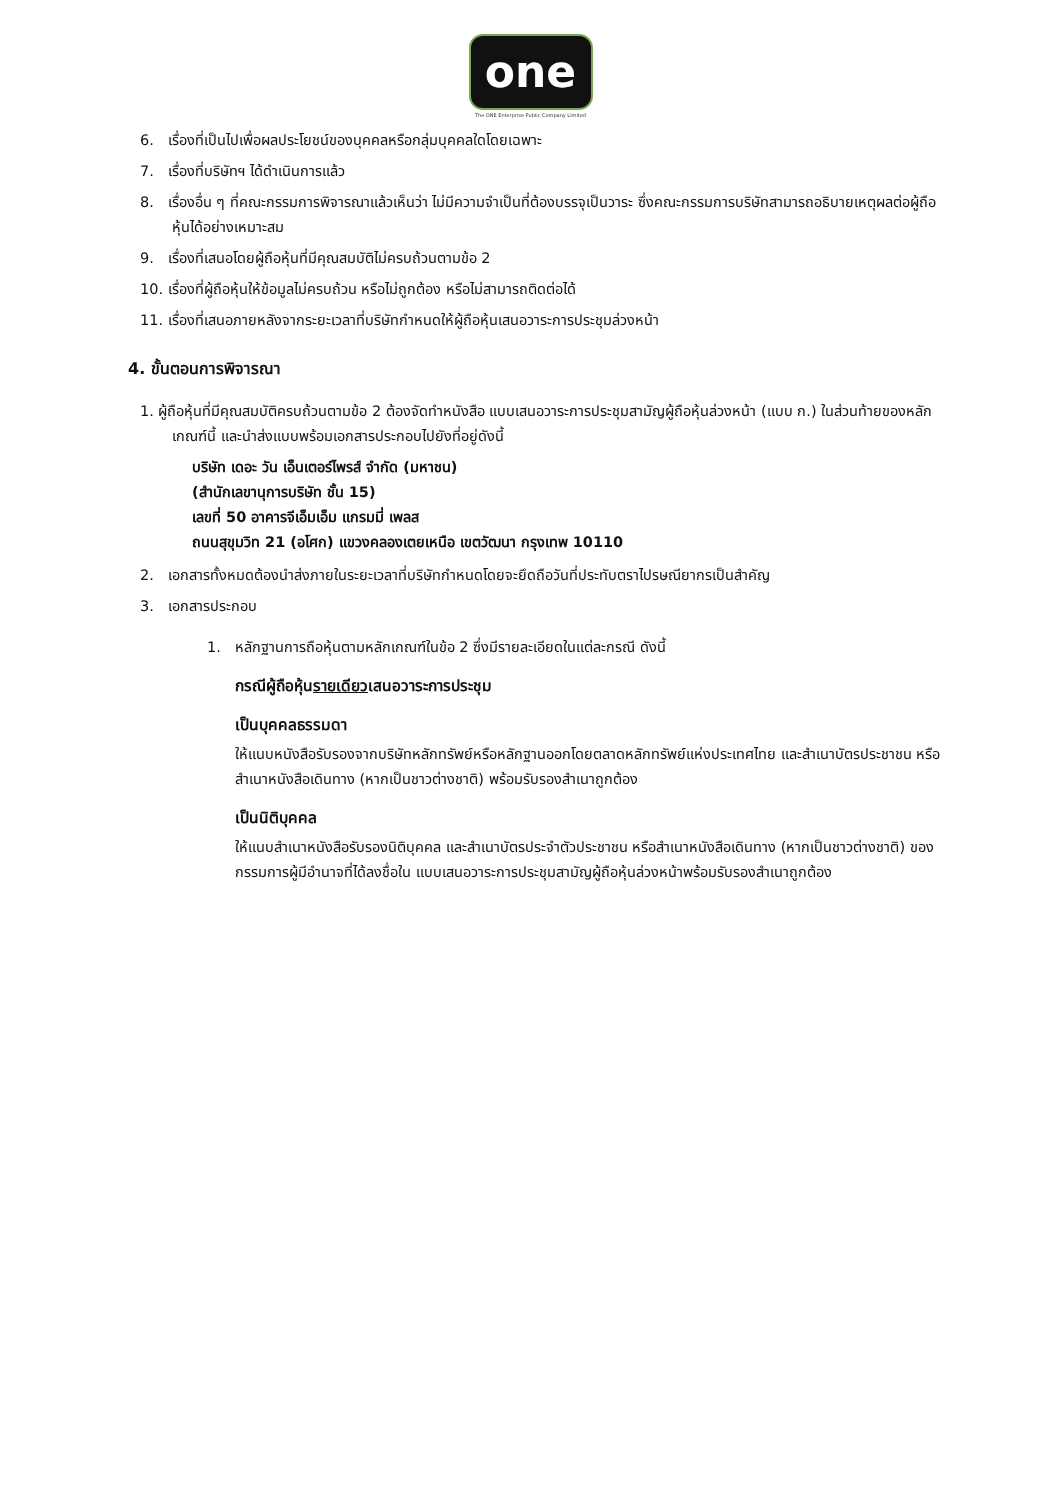one
The ONE Enterprise Public Company Limited
6. เรื่องที่เป็นไปเพื่อผลประโยชน์ของบุคคลหรือกลุ่มบุคคลใดโดยเฉพาะ
7. เรื่องที่บริษัทฯ ได้ดำเนินการแล้ว
8. เรื่องอื่น ๆ ที่คณะกรรมการพิจารณาแล้วเห็นว่า ไม่มีความจำเป็นที่ต้องบรรจุเป็นวาระ ซึ่งคณะกรรมการบริษัทสามารถอธิบายเหตุผลต่อผู้ถือหุ้นได้อย่างเหมาะสม
9. เรื่องที่เสนอโดยผู้ถือหุ้นที่มีคุณสมบัติไม่ครบถ้วนตามข้อ 2
10. เรื่องที่ผู้ถือหุ้นให้ข้อมูลไม่ครบถ้วน หรือไม่ถูกต้อง หรือไม่สามารถติดต่อได้
11. เรื่องที่เสนอภายหลังจากระยะเวลาที่บริษัทกำหนดให้ผู้ถือหุ้นเสนอวาระการประชุมล่วงหน้า
4. ขั้นตอนการพิจารณา
1. ผู้ถือหุ้นที่มีคุณสมบัติครบถ้วนตามข้อ 2 ต้องจัดทำหนังสือ แบบเสนอวาระการประชุมสามัญผู้ถือหุ้นล่วงหน้า (แบบ ก.) ในส่วนท้ายของหลักเกณฑ์นี้ และนำส่งแบบพร้อมเอกสารประกอบไปยังที่อยู่ดังนี้
บริษัท เดอะ วัน เอ็นเตอร์ไพรส์ จำกัด (มหาชน)
(สำนักเลขานุการบริษัท ชั้น 15)
เลขที่ 50 อาคารจีเอ็มเอ็ม แกรมมี่ เพลส
ถนนสุขุมวิท 21 (อโศก) แขวงคลองเตยเหนือ เขตวัฒนา กรุงเทพ 10110
2. เอกสารทั้งหมดต้องนำส่งภายในระยะเวลาที่บริษัทกำหนดโดยจะยึดถือวันที่ประทับตราไปรษณียากรเป็นสำคัญ
3. เอกสารประกอบ
1. หลักฐานการถือหุ้นตามหลักเกณฑ์ในข้อ 2 ซึ่งมีรายละเอียดในแต่ละกรณี ดังนี้
กรณีผู้ถือหุ้นรายเดียวเสนอวาระการประชุม
เป็นบุคคลธรรมดา
ให้แนบหนังสือรับรองจากบริษัทหลักทรัพย์หรือหลักฐานออกโดยตลาดหลักทรัพย์แห่งประเทศไทย และสำเนาบัตรประชาชน หรือสำเนาหนังสือเดินทาง (หากเป็นชาวต่างชาติ) พร้อมรับรองสำเนาถูกต้อง
เป็นนิติบุคคล
ให้แนบสำเนาหนังสือรับรองนิติบุคคล และสำเนาบัตรประจำตัวประชาชน หรือสำเนาหนังสือเดินทาง (หากเป็นชาวต่างชาติ) ของกรรมการผู้มีอำนาจที่ได้ลงชื่อใน แบบเสนอวาระการประชุมสามัญผู้ถือหุ้นล่วงหน้าพร้อมรับรองสำเนาถูกต้อง